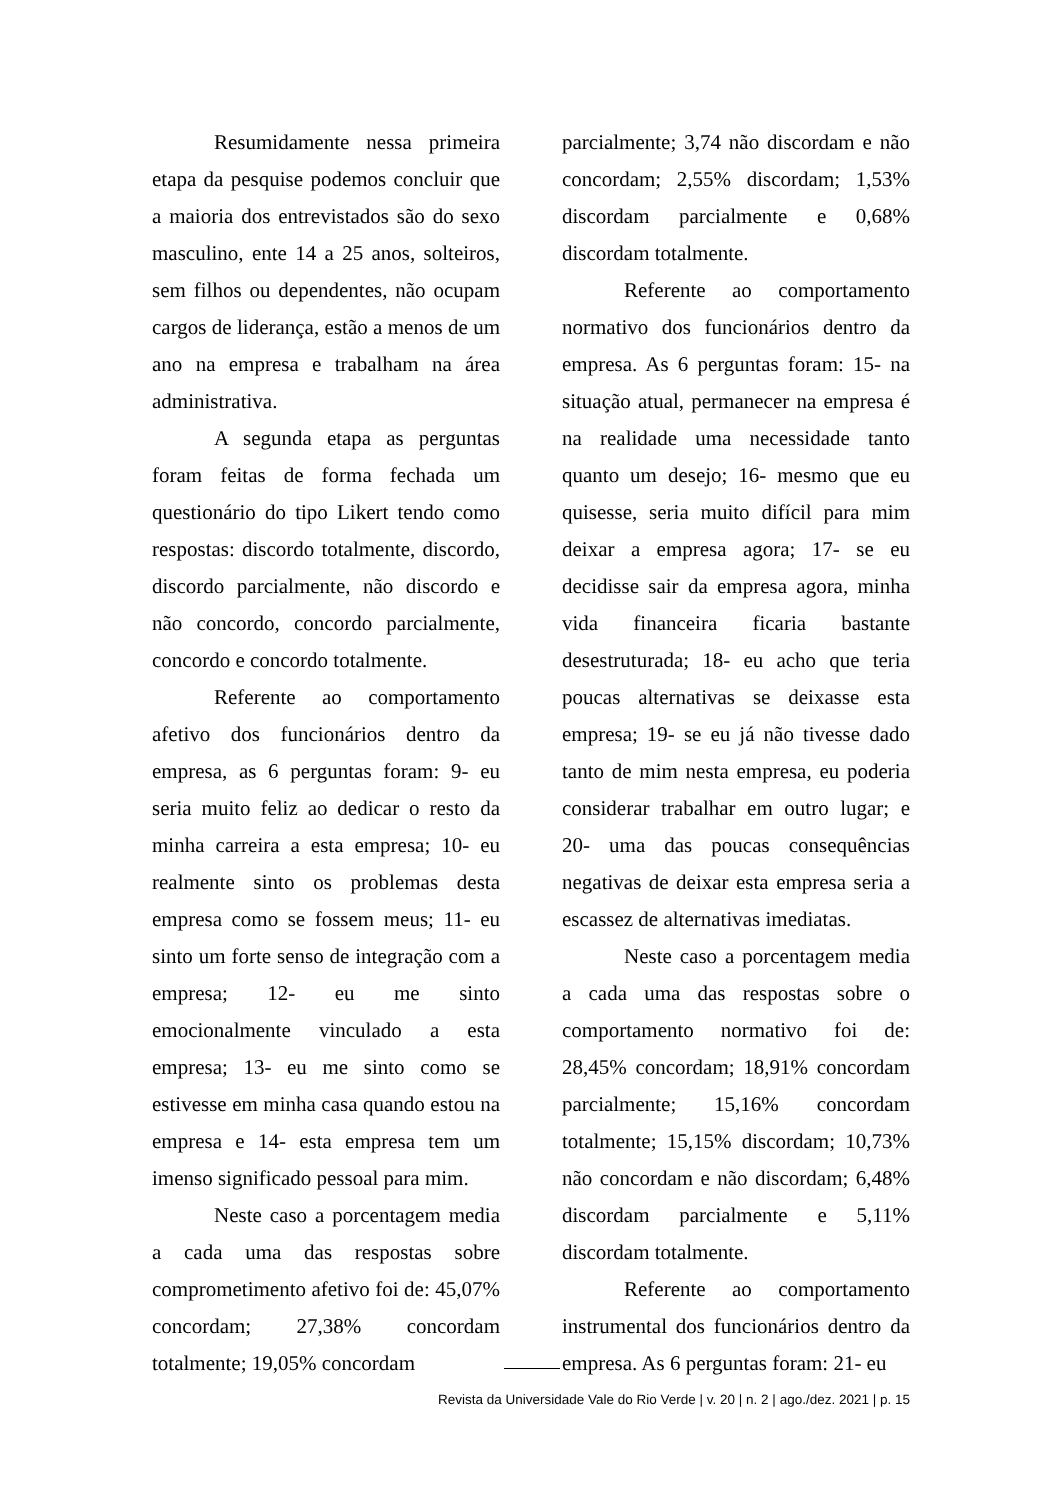Resumidamente nessa primeira etapa da pesquise podemos concluir que a maioria dos entrevistados são do sexo masculino, ente 14 a 25 anos, solteiros, sem filhos ou dependentes, não ocupam cargos de liderança, estão a menos de um ano na empresa e trabalham na área administrativa.
A segunda etapa as perguntas foram feitas de forma fechada um questionário do tipo Likert tendo como respostas: discordo totalmente, discordo, discordo parcialmente, não discordo e não concordo, concordo parcialmente, concordo e concordo totalmente.
Referente ao comportamento afetivo dos funcionários dentro da empresa, as 6 perguntas foram: 9- eu seria muito feliz ao dedicar o resto da minha carreira a esta empresa; 10- eu realmente sinto os problemas desta empresa como se fossem meus; 11- eu sinto um forte senso de integração com a empresa; 12- eu me sinto emocionalmente vinculado a esta empresa; 13- eu me sinto como se estivesse em minha casa quando estou na empresa e 14- esta empresa tem um imenso significado pessoal para mim.
Neste caso a porcentagem media a cada uma das respostas sobre comprometimento afetivo foi de: 45,07% concordam; 27,38% concordam totalmente; 19,05% concordam
parcialmente; 3,74 não discordam e não concordam; 2,55% discordam; 1,53% discordam parcialmente e 0,68% discordam totalmente.
Referente ao comportamento normativo dos funcionários dentro da empresa. As 6 perguntas foram: 15- na situação atual, permanecer na empresa é na realidade uma necessidade tanto quanto um desejo; 16- mesmo que eu quisesse, seria muito difícil para mim deixar a empresa agora; 17- se eu decidisse sair da empresa agora, minha vida financeira ficaria bastante desestruturada; 18- eu acho que teria poucas alternativas se deixasse esta empresa; 19- se eu já não tivesse dado tanto de mim nesta empresa, eu poderia considerar trabalhar em outro lugar; e 20- uma das poucas consequências negativas de deixar esta empresa seria a escassez de alternativas imediatas.
Neste caso a porcentagem media a cada uma das respostas sobre o comportamento normativo foi de: 28,45% concordam; 18,91% concordam parcialmente; 15,16% concordam totalmente; 15,15% discordam; 10,73% não concordam e não discordam; 6,48% discordam parcialmente e 5,11% discordam totalmente.
Referente ao comportamento instrumental dos funcionários dentro da empresa. As 6 perguntas foram: 21- eu
Revista da Universidade Vale do Rio Verde | v. 20 | n. 2 | ago./dez. 2021 | p. 15